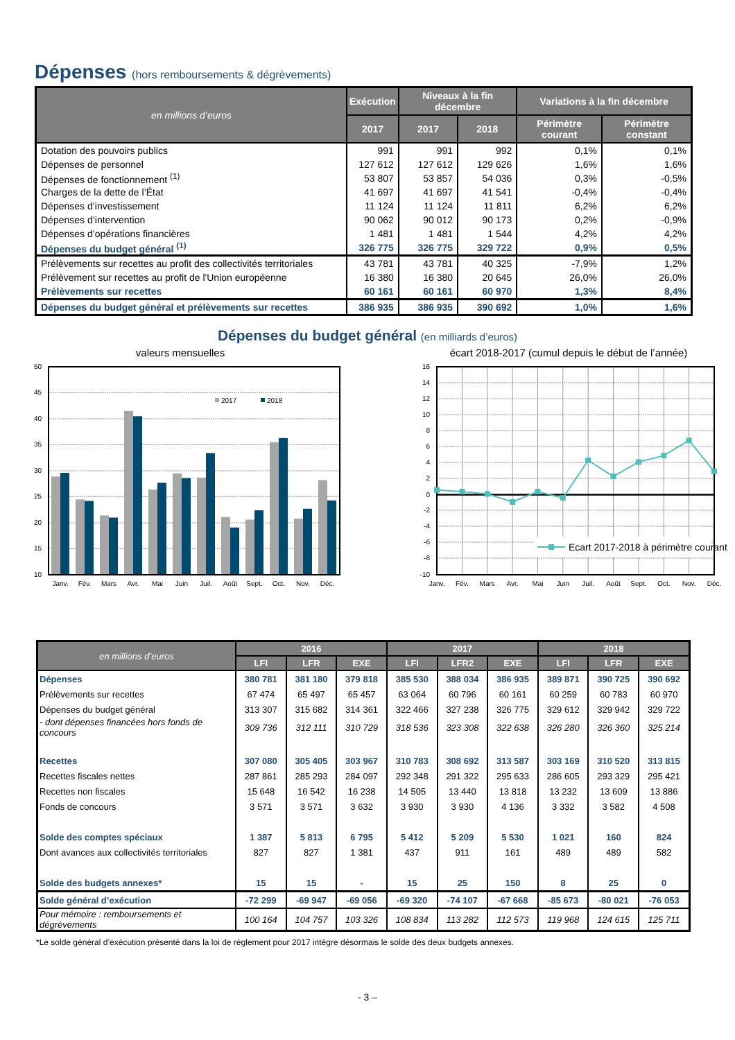Dépenses (hors remboursements & dégrèvements)
| en millions d’euros | Exécution | Niveaux à la fin décembre | | Variations à la fin décembre | |
| --- | --- | --- | --- | --- | --- |
| | 2017 | 2017 | 2018 | Périmètre courant | Périmètre constant |
| Dotation des pouvoirs publics | 991 | 991 | 992 | 0,1% | 0,1% |
| Dépenses de personnel | 127 612 | 127 612 | 129 626 | 1,6% | 1,6% |
| Dépenses de fonctionnement <sup>(1)</sup> | 53 807 | 53 857 | 54 036 | 0,3% | -0,5% |
| Charges de la dette de l’État | 41 697 | 41 697 | 41 541 | -0,4% | -0,4% |
| Dépenses d’investissement | 11 124 | 11 124 | 11 811 | 6,2% | 6,2% |
| Dépenses d’intervention | 90 062 | 90 012 | 90 173 | 0,2% | -0,9% |
| Dépenses d’opérations financières | 1 481 | 1 481 | 1 544 | 4,2% | 4,2% |
| Dépenses du budget général <sup>(1)</sup> | 326 775 | 326 775 | 329 722 | 0,9% | 0,5% |
| Prélèvements sur recettes au profit des collectivités territoriales | 43 781 | 43 781 | 40 325 | -7,9% | 1,2% |
| Prélèvement sur recettes au profit de l'Union européenne | 16 380 | 16 380 | 20 645 | 26,0% | 26,0% |
| Prélèvements sur recettes | 60 161 | 60 161 | 60 970 | 1,3% | 8,4% |
| Dépenses du budget général et prélèvements sur recettes | 386 935 | 386 935 | 390 692 | 1,0% | 1,6% |
Dépenses du budget général (en milliards d’euros)
valeurs mensuelles
2017
2018
50
45
40
35
30
25
20
15
10
Janv.
Fév.
Mars
Avr.
Mai
Juin
Juil.
Août
Sept.
Oct.
Nov.
Déc.
écart 2018-2017 (cumul depuis le début de l’année)
Ecart 2017-2018 à périmètre courant
16
14
12
10
8
6
4
2
0
-2
-4
-6
-8
-10
Janv.
Fév.
Mars
Avr.
Mai
Juin
Juil.
Août
Sept.
Oct.
Nov.
Déc.
| en millions d’euros | 2016 | | | 2017 | | | 2018 | | |
| --- | --- | --- | --- | --- | --- | --- | --- | --- | --- |
| | LFI | LFR | EXE | LFI | LFR2 | EXE | LFI | LFR | EXE |
| Dépenses | 380 781 | 381 180 | 379 818 | 385 530 | 388 034 | 386 935 | 389 871 | 390 725 | 390 692 |
| Prélèvements sur recettes | 67 474 | 65 497 | 65 457 | 63 064 | 60 796 | 60 161 | 60 259 | 60 783 | 60 970 |
| Dépenses du budget général | 313 307 | 315 682 | 314 361 | 322 466 | 327 238 | 326 775 | 329 612 | 329 942 | 329 722 |
| - dont dépenses financées hors fonds de concours | 309 736 | 312 111 | 310 729 | 318 536 | 323 308 | 322 638 | 326 280 | 326 360 | 325 214 |
| Recettes | 307 080 | 305 405 | 303 967 | 310 783 | 308 692 | 313 587 | 303 169 | 310 520 | 313 815 |
| Recettes fiscales nettes | 287 861 | 285 293 | 284 097 | 292 348 | 291 322 | 295 633 | 286 605 | 293 329 | 295 421 |
| Recettes non fiscales | 15 648 | 16 542 | 16 238 | 14 505 | 13 440 | 13 818 | 13 232 | 13 609 | 13 886 |
| Fonds de concours | 3 571 | 3 571 | 3 632 | 3 930 | 3 930 | 4 136 | 3 332 | 3 582 | 4 508 |
| Solde des comptes spéciaux | 1 387 | 5 813 | 6 795 | 5 412 | 5 209 | 5 530 | 1 021 | 160 | 824 |
| Dont avances aux collectivités territoriales | 827 | 827 | 1 381 | 437 | 911 | 161 | 489 | 489 | 582 |
| Solde des budgets annexes* | 15 | 15 | - | 15 | 25 | 150 | 8 | 25 | 0 |
| Solde général d’exécution | -72 299 | -69 947 | -69 056 | -69 320 | -74 107 | -67 668 | -85 673 | -80 021 | -76 053 |
| Pour mémoire : remboursements et dégrèvements | 100 164 | 104 757 | 103 326 | 108 834 | 113 282 | 112 573 | 119 968 | 124 615 | 125 711 |
*Le solde général d’exécution présenté dans la loi de règlement pour 2017 intègre désormais le solde des deux budgets annexes.
- 3 –